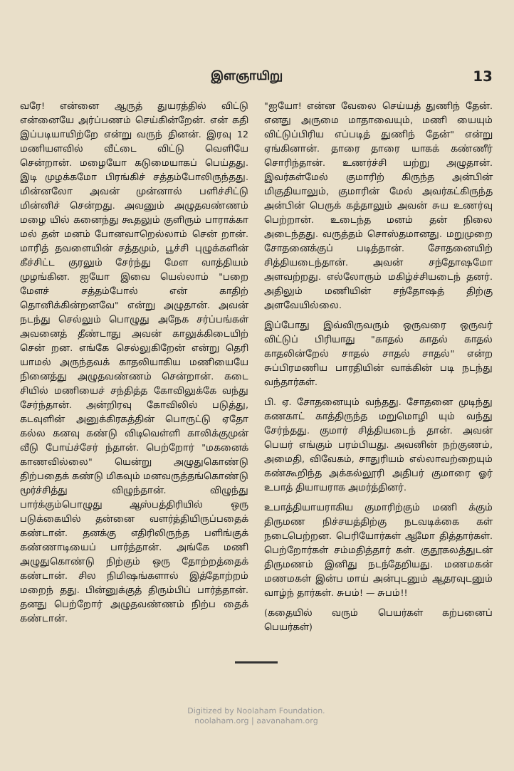இளஞாயிறு 13
வரே! என்னை ஆருத் துயரத்தில் விட்டு என்னையே அர்ப்பணம் செய்கின்றேன். என் கதி இப்படியாயிற்றே என்று வருந் தினன். இரவு 12 மணியளவில் வீட்டை விட்டு வெளியே சென்றான். மழையோ கடுமையாகப் பெய்தது. இடி முழக்கமோ பிரங்கிச் சத்தம்போலிருந்தது. மின்னலோ அவன் முன்னால் பளிச்சிட்டு மின்னிச் சென்றது. அவனும் அழுதவண்ணம் மழை யில் கனைந்து கூதலும் குளிரும் பாராக்கா மல் தன் மனம் போனவாறெல்லாம் சென் றான். மாரித் தவளையின் சத்தமும், பூச்சி புழுக்களின் கீச்சிட்ட குரலும் சேர்ந்து மேள வாத்தியம் முழங்கின. ஐயோ இவை யெல்லாம் "பறை மேளச் சத்தம்போல் என் காதிற் தொனிக்கின்றனவே" என்று அழுதான். அவன் நடந்து செல்லும் பொழுது அநேக சர்ப்பங்கள் அவனைத் தீண்டாது அவன் காலுக்கிடையிற் சென் றன. எங்கே செல்லுகிறேன் என்று தெரி யாமல் அருந்தவக் காதலியாகிய மணியையே நினைத்து அழுதவண்ணம் சென்றான். கடை சியில் மணியைச் சந்தித்த கோவிலுக்கே வந்து சேர்ந்தான். அன்றிரவு கோவிலில் படுத்து, கடவுளின் அனுக்கிரகத்தின் பொருட்டு ஏதோ கல்ல கனவு கண்டு விடிவெள்ளி காலிக்குமுன் வீடு போய்ச்சேர் ந்தான். பெற்றோர் "மகனைக் காணவில்லை" யென்று அழுதுகொண்டு திற்பதைக் கண்டு மிகவும் மனவருத்தங்கொண்டு மூர்ச்சித்து விழுந்தான். விழுந்து பார்க்கும்பொழுது ஆஸ்பத்திரியில் ஒரு படுக்கையில் தன்னை வளர்த்தியிருப்பதைக் கண்டான். தனக்கு எதிரிலிருந்த பளிங்குக் கண்ணாடியைப் பார்த்தான். அங்கே மணி அழுதுகொண்டு நிற்கும் ஒரு தோற்றத்தைக் கண்டான். சில நிமிஷங்களால் இத்தோற்றம் மறைந் தது. பின்னுக்குத் திரும்பிப் பார்த்தான். தனது பெற்றோர் அழுதவண்ணம் நிற்ப தைக் கண்டான்.
"ஐயோ! என்ன வேலை செய்யத் துணிந் தேன். எனது அருமை மாதாவையும், மணி யையும் விட்டுப்பிரிய எப்படித் துணிந் தேன்" என்று ஏங்கினான். தாரை தாரை யாகக் கண்ணீர் சொரிந்தான். உணர்ச்சி யற்று அழுதான். இவர்கள்மேல் குமாரிற் கிருந்த அன்பின் மிகுதியாலும், குமாரின் மேல் அவர்கட்கிருந்த அன்பின் பெருக் கத்தாலும் அவன் சுய உணர்வு பெற்றான். உடைந்த மனம் தன் நிலை அடைந்தது. வருத்தம் சொஸ்தமானது. மறுமுறை சோதனைக்குப் படித்தான். சோதனையிற் சித்தியடைந்தான். அவன் சந்தோஷமோ அளவற்றது. எல்லோரும் மகிழ்ச்சியடைந் தனர். அதிலும் மணியின் சந்தோஷத் திற்கு அளவேயில்லை.
இப்போது இவ்விருவரும் ஒருவரை ஒருவர் விட்டுப் பிரியாது "காதல் காதல் காதல் காதலின்றேல் சாதல் சாதல் சாதல்" என்ற சுப்பிரமணிய பாரதியின் வாக்கின் படி நடந்து வந்தார்கள்.
பி. ஏ. சோதனையும் வந்தது. சோதனை முடிந்து கணகாட் காத்திருந்த மறுமொழி யும் வந்து சேர்ந்தது. குமார் சித்தியடைந் தான். அவன் பெயர் எங்கும் பரம்பியது. அவனின் நற்குணம், அமைதி, விவேகம், சாதுரியம் எல்லாவற்றையும் கண்கூறிந்த அக்கல்லூரி அதிபர் குமாரை ஓர் உபாத் தியாயராக அமர்த்தினர்.
உபாத்தியாயராகிய குமாரிற்கும் மணி க்கும் திருமண நிச்சயத்திற்கு நடவடிக்கை கள் நடைபெற்றன. பெரியோர்கள் ஆமோ தித்தார்கள். பெற்றோர்கள் சம்மதித்தார் கள். குதூகலத்துடன் திருமணம் இனிது நடந்தேறியது. மணமகன் மணமகள் இன்ப மாய் அன்புடனும் ஆதரவுடனும் வாழ்ந் தார்கள். சுபம்! — சுபம்!!
(கதையில் வரும் பெயர்கள் கற்பனைப் பெயர்கள்)
Digitized by Noolaham Foundation.
noolaham.org | aavanaham.org